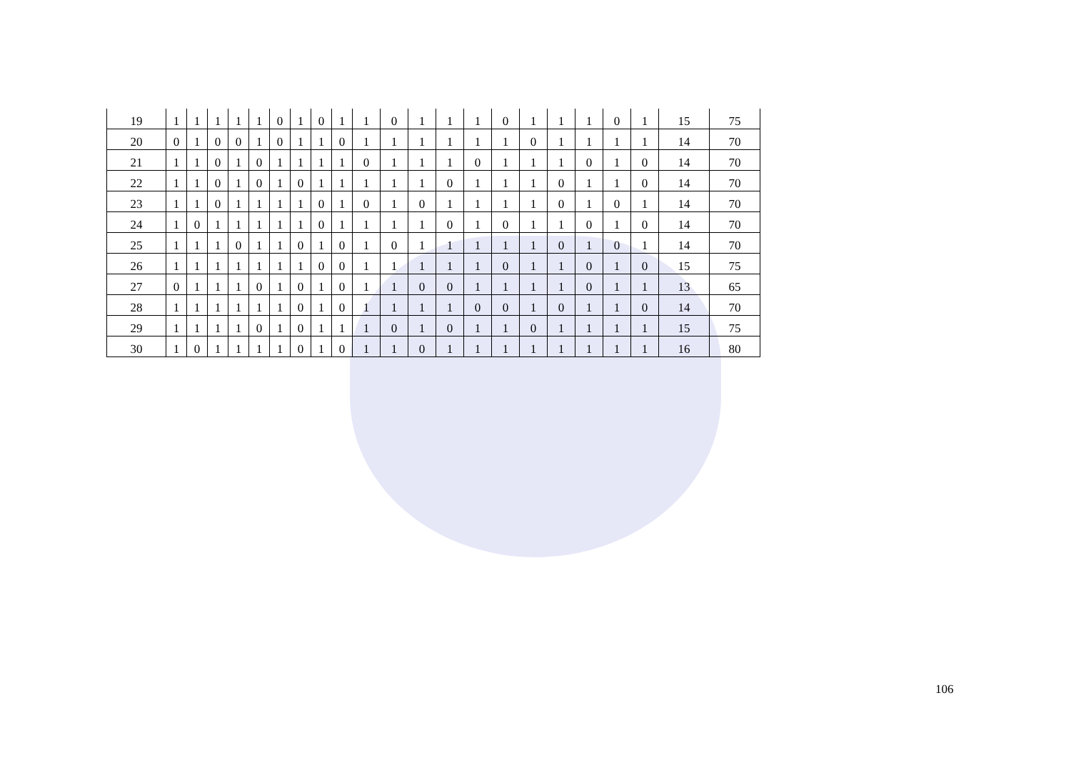| 19 | 1 | 1 | 1 | 1 | 1 | 0 | 1 | 0 | 1 | 1 | 0 | 1 | 1 | 1 | 0 | 1 | 1 | 1 | 0 | 1 | 15 | 75 |
| 20 | 0 | 1 | 0 | 0 | 1 | 0 | 1 | 1 | 0 | 1 | 1 | 1 | 1 | 1 | 1 | 0 | 1 | 1 | 1 | 1 | 14 | 70 |
| 21 | 1 | 1 | 0 | 1 | 0 | 1 | 1 | 1 | 1 | 0 | 1 | 1 | 1 | 0 | 1 | 1 | 1 | 0 | 1 | 0 | 14 | 70 |
| 22 | 1 | 1 | 0 | 1 | 0 | 1 | 0 | 1 | 1 | 1 | 1 | 1 | 0 | 1 | 1 | 1 | 0 | 1 | 1 | 0 | 14 | 70 |
| 23 | 1 | 1 | 0 | 1 | 1 | 1 | 1 | 0 | 1 | 0 | 1 | 0 | 1 | 1 | 1 | 1 | 0 | 1 | 0 | 1 | 14 | 70 |
| 24 | 1 | 0 | 1 | 1 | 1 | 1 | 1 | 0 | 1 | 1 | 1 | 1 | 0 | 1 | 0 | 1 | 1 | 0 | 1 | 0 | 14 | 70 |
| 25 | 1 | 1 | 1 | 0 | 1 | 1 | 0 | 1 | 0 | 1 | 0 | 1 | 1 | 1 | 1 | 1 | 0 | 1 | 0 | 1 | 14 | 70 |
| 26 | 1 | 1 | 1 | 1 | 1 | 1 | 1 | 0 | 0 | 1 | 1 | 1 | 1 | 1 | 0 | 1 | 1 | 0 | 1 | 0 | 15 | 75 |
| 27 | 0 | 1 | 1 | 1 | 0 | 1 | 0 | 1 | 0 | 1 | 1 | 0 | 0 | 1 | 1 | 1 | 1 | 0 | 1 | 1 | 13 | 65 |
| 28 | 1 | 1 | 1 | 1 | 1 | 1 | 0 | 1 | 0 | 1 | 1 | 1 | 1 | 0 | 0 | 1 | 0 | 1 | 1 | 0 | 14 | 70 |
| 29 | 1 | 1 | 1 | 1 | 0 | 1 | 0 | 1 | 1 | 1 | 0 | 1 | 0 | 1 | 1 | 0 | 1 | 1 | 1 | 1 | 15 | 75 |
| 30 | 1 | 0 | 1 | 1 | 1 | 1 | 0 | 1 | 0 | 1 | 1 | 0 | 1 | 1 | 1 | 1 | 1 | 1 | 1 | 1 | 16 | 80 |
106